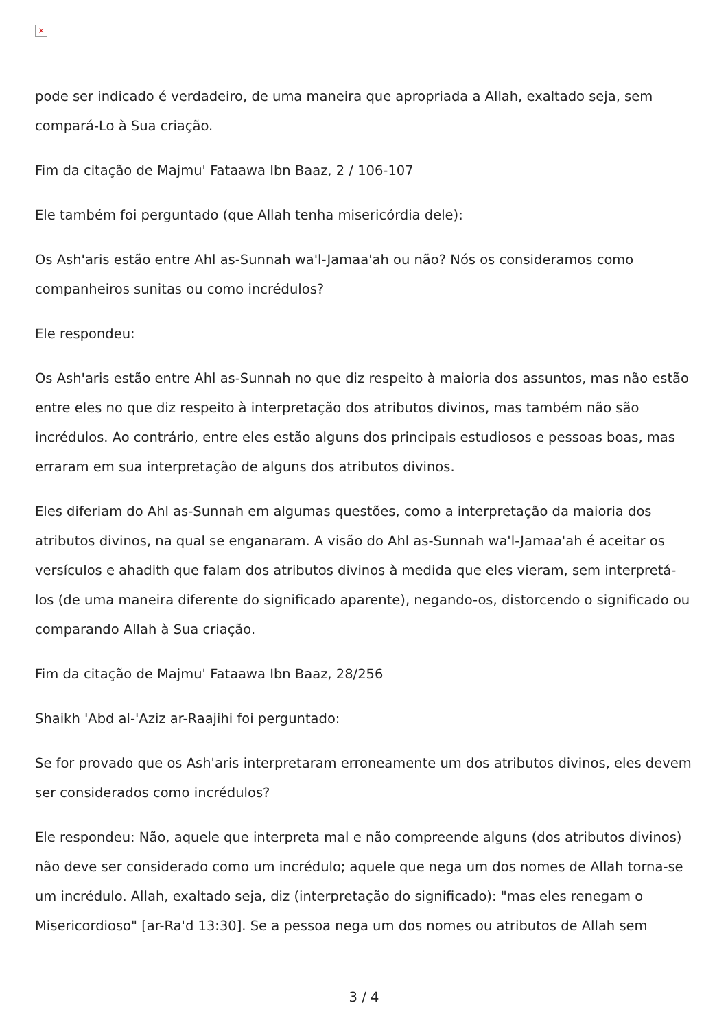×
pode ser indicado é verdadeiro, de uma maneira que apropriada a Allah, exaltado seja, sem compará-Lo à Sua criação.
Fim da citação de Majmu' Fataawa Ibn Baaz, 2 / 106-107
Ele também foi perguntado (que Allah tenha misericórdia dele):
Os Ash'aris estão entre Ahl as-Sunnah wa'l-Jamaa'ah ou não? Nós os consideramos como companheiros sunitas ou como incrédulos?
Ele respondeu:
Os Ash'aris estão entre Ahl as-Sunnah no que diz respeito à maioria dos assuntos, mas não estão entre eles no que diz respeito à interpretação dos atributos divinos, mas também não são incrédulos. Ao contrário, entre eles estão alguns dos principais estudiosos e pessoas boas, mas erraram em sua interpretação de alguns dos atributos divinos.
Eles diferiam do Ahl as-Sunnah em algumas questões, como a interpretação da maioria dos atributos divinos, na qual se enganaram. A visão do Ahl as-Sunnah wa'l-Jamaa'ah é aceitar os versículos e ahadith que falam dos atributos divinos à medida que eles vieram, sem interpretá-los (de uma maneira diferente do significado aparente), negando-os, distorcendo o significado ou comparando Allah à Sua criação.
Fim da citação de Majmu' Fataawa Ibn Baaz, 28/256
Shaikh 'Abd al-'Aziz ar-Raajihi foi perguntado:
Se for provado que os Ash'aris interpretaram erroneamente um dos atributos divinos, eles devem ser considerados como incrédulos?
Ele respondeu: Não, aquele que interpreta mal e não compreende alguns (dos atributos divinos) não deve ser considerado como um incrédulo; aquele que nega um dos nomes de Allah torna-se um incrédulo. Allah, exaltado seja, diz (interpretação do significado): "mas eles renegam o Misericordioso" [ar-Ra'd 13:30]. Se a pessoa nega um dos nomes ou atributos de Allah sem
3 / 4